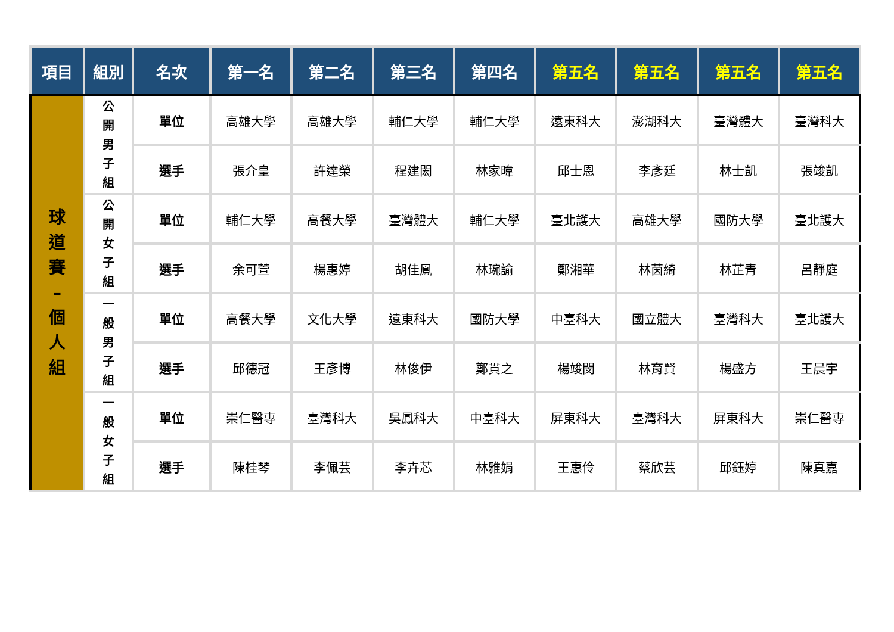| 項目 | 組別 | 名次 | 第一名 | 第二名 | 第三名 | 第四名 | 第五名 | 第五名 | 第五名 | 第五名 |
| --- | --- | --- | --- | --- | --- | --- | --- | --- | --- | --- |
| 球 道 賽 – 個 人 組 | 公 開 男 子 組 | 單位 | 高雄大學 | 高雄大學 | 輔仁大學 | 輔仁大學 | 遠東科大 | 澎湖科大 | 臺灣體大 | 臺灣科大 |
| | | 選手 | 張介皇 | 許達榮 | 程建閎 | 林家暐 | 邱士恩 | 李彥廷 | 林士凱 | 張竣凱 |
| | 公 開 女 子 組 | 單位 | 輔仁大學 | 高餐大學 | 臺灣體大 | 輔仁大學 | 臺北護大 | 高雄大學 | 國防大學 | 臺北護大 |
| | | 選手 | 余可萱 | 楊惠婷 | 胡佳鳳 | 林琬諭 | 鄭湘華 | 林茵綺 | 林芷青 | 呂靜庭 |
| | 一 般 男 子 組 | 單位 | 高餐大學 | 文化大學 | 遠東科大 | 國防大學 | 中臺科大 | 國立體大 | 臺灣科大 | 臺北護大 |
| | | 選手 | 邱德冠 | 王彥博 | 林俊伊 | 鄭貫之 | 楊竣閔 | 林育賢 | 楊盛方 | 王晨宇 |
| | 一 般 女 子 組 | 單位 | 崇仁醫專 | 臺灣科大 | 吳鳳科大 | 中臺科大 | 屏東科大 | 臺灣科大 | 屏東科大 | 崇仁醫專 |
| | | 選手 | 陳桂琴 | 李佩芸 | 李卉芯 | 林雅娟 | 王惠伶 | 蔡欣芸 | 邱鈺婷 | 陳真嘉 |